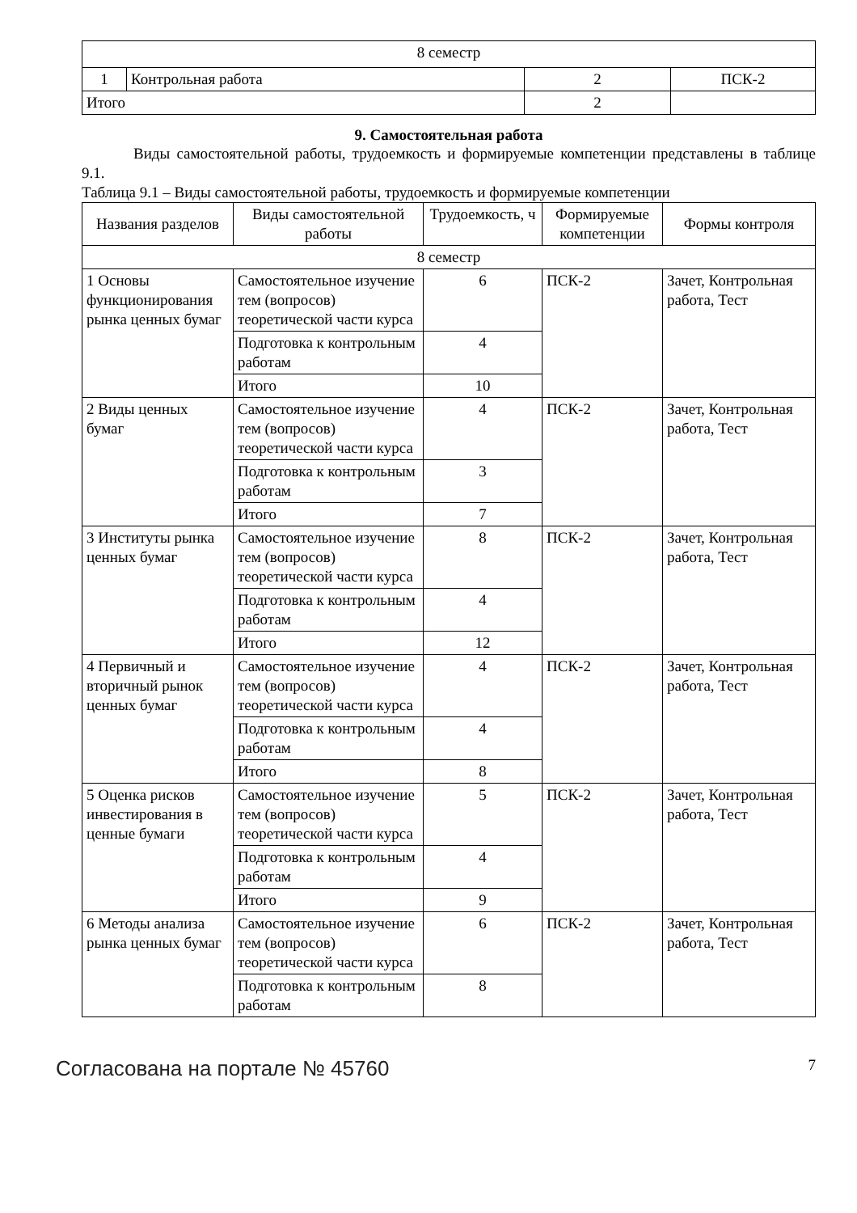| 8 семестр | | | |
| 1 | Контрольная работа | 2 | ПСК-2 |
| Итого | | 2 | |
9. Самостоятельная работа
Виды самостоятельной работы, трудоемкость и формируемые компетенции представлены в таблице 9.1.
Таблица 9.1 – Виды самостоятельной работы, трудоемкость и формируемые компетенции
| Названия разделов | Виды самостоятельной работы | Трудоемкость, ч | Формируемые компетенции | Формы контроля |
| --- | --- | --- | --- | --- |
| 8 семестр | | | | |
| 1 Основы функционирования рынка ценных бумаг | Самостоятельное изучение тем (вопросов) теоретической части курса | 6 | ПСК-2 | Зачет, Контрольная работа, Тест |
| | Подготовка к контрольным работам | 4 | | |
| | Итого | 10 | | |
| 2 Виды ценных бумаг | Самостоятельное изучение тем (вопросов) теоретической части курса | 4 | ПСК-2 | Зачет, Контрольная работа, Тест |
| | Подготовка к контрольным работам | 3 | | |
| | Итого | 7 | | |
| 3 Институты рынка ценных бумаг | Самостоятельное изучение тем (вопросов) теоретической части курса | 8 | ПСК-2 | Зачет, Контрольная работа, Тест |
| | Подготовка к контрольным работам | 4 | | |
| | Итого | 12 | | |
| 4 Первичный и вторичный рынок ценных бумаг | Самостоятельное изучение тем (вопросов) теоретической части курса | 4 | ПСК-2 | Зачет, Контрольная работа, Тест |
| | Подготовка к контрольным работам | 4 | | |
| | Итого | 8 | | |
| 5 Оценка рисков инвестирования в ценные бумаги | Самостоятельное изучение тем (вопросов) теоретической части курса | 5 | ПСК-2 | Зачет, Контрольная работа, Тест |
| | Подготовка к контрольным работам | 4 | | |
| | Итого | 9 | | |
| 6 Методы анализа рынка ценных бумаг | Самостоятельное изучение тем (вопросов) теоретической части курса | 6 | ПСК-2 | Зачет, Контрольная работа, Тест |
| | Подготовка к контрольным работам | 8 | | |
Согласована на портале № 45760 7